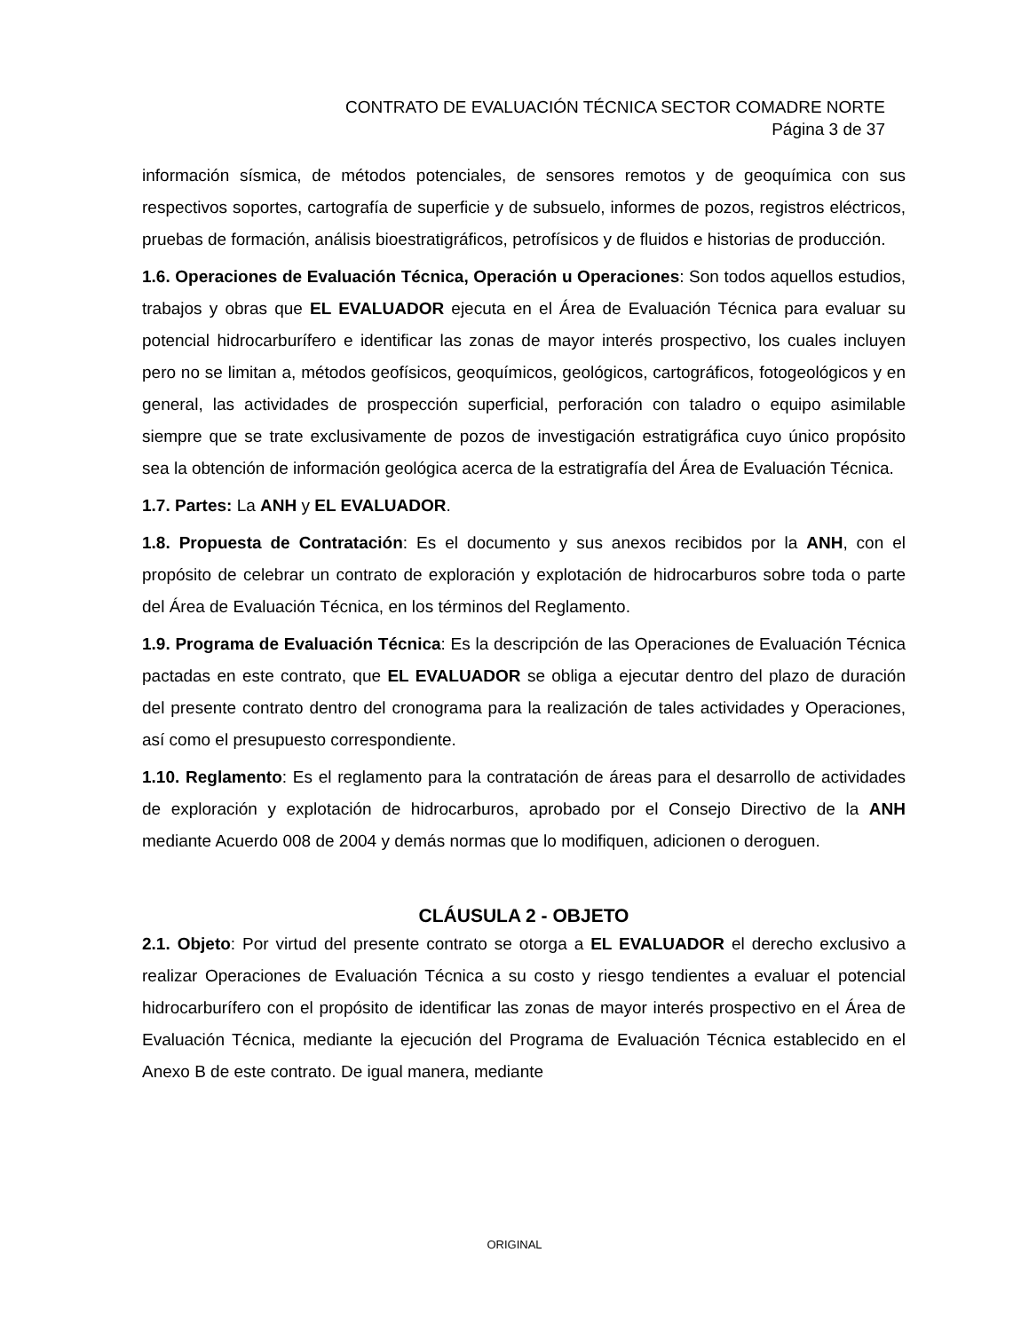CONTRATO DE EVALUACIÓN TÉCNICA SECTOR COMADRE NORTE
Página 3 de 37
información sísmica, de métodos potenciales, de sensores remotos y de geoquímica con sus respectivos soportes, cartografía de superficie y de subsuelo, informes de pozos, registros eléctricos, pruebas de formación, análisis bioestratigráficos, petrofísicos y de fluidos e historias de producción.
1.6. Operaciones de Evaluación Técnica, Operación u Operaciones: Son todos aquellos estudios, trabajos y obras que EL EVALUADOR ejecuta en el Área de Evaluación Técnica para evaluar su potencial hidrocarburífero e identificar las zonas de mayor interés prospectivo, los cuales incluyen pero no se limitan a, métodos geofísicos, geoquímicos, geológicos, cartográficos, fotogeológicos y en general, las actividades de prospección superficial, perforación con taladro o equipo asimilable siempre que se trate exclusivamente de pozos de investigación estratigráfica cuyo único propósito sea la obtención de información geológica acerca de la estratigrafía del Área de Evaluación Técnica.
1.7. Partes: La ANH y EL EVALUADOR.
1.8. Propuesta de Contratación: Es el documento y sus anexos recibidos por la ANH, con el propósito de celebrar un contrato de exploración y explotación de hidrocarburos sobre toda o parte del Área de Evaluación Técnica, en los términos del Reglamento.
1.9. Programa de Evaluación Técnica: Es la descripción de las Operaciones de Evaluación Técnica pactadas en este contrato, que EL EVALUADOR se obliga a ejecutar dentro del plazo de duración del presente contrato dentro del cronograma para la realización de tales actividades y Operaciones, así como el presupuesto correspondiente.
1.10. Reglamento: Es el reglamento para la contratación de áreas para el desarrollo de actividades de exploración y explotación de hidrocarburos, aprobado por el Consejo Directivo de la ANH mediante Acuerdo 008 de 2004 y demás normas que lo modifiquen, adicionen o deroguen.
CLÁUSULA 2 - OBJETO
2.1. Objeto: Por virtud del presente contrato se otorga a EL EVALUADOR el derecho exclusivo a realizar Operaciones de Evaluación Técnica a su costo y riesgo tendientes a evaluar el potencial hidrocarburífero con el propósito de identificar las zonas de mayor interés prospectivo en el Área de Evaluación Técnica, mediante la ejecución del Programa de Evaluación Técnica establecido en el Anexo B de este contrato. De igual manera, mediante
ORIGINAL